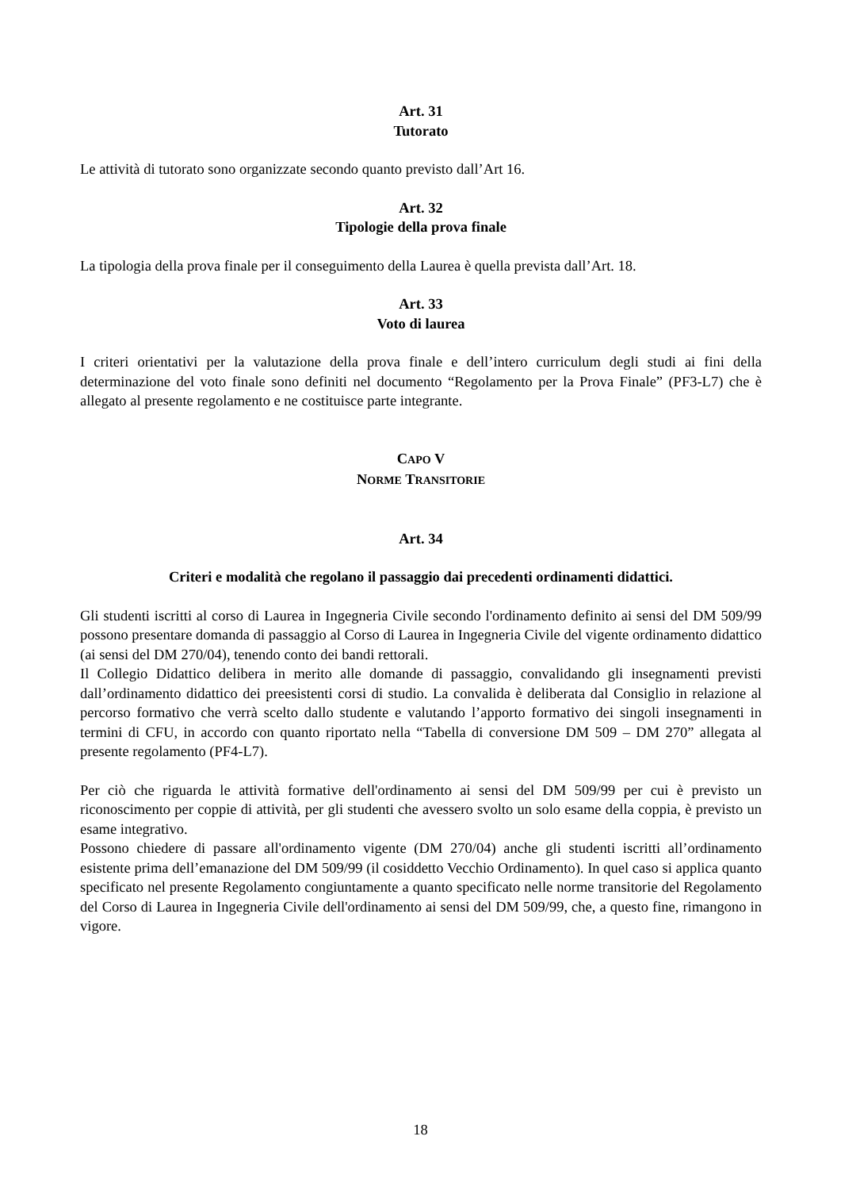Art. 31
Tutorato
Le attività di tutorato sono organizzate secondo quanto previsto dall’Art 16.
Art. 32
Tipologie della prova finale
La tipologia della prova finale per il conseguimento della Laurea è quella prevista dall’Art. 18.
Art. 33
Voto di laurea
I criteri orientativi per la valutazione della prova finale e dell’intero curriculum degli studi ai fini della determinazione del voto finale sono definiti nel documento “Regolamento per la Prova Finale” (PF3-L7) che è allegato al presente regolamento e ne costituisce parte integrante.
CAPO V
NORME TRANSITORIE
Art. 34
Criteri e modalità che regolano il passaggio dai precedenti ordinamenti didattici.
Gli studenti iscritti al corso di Laurea in Ingegneria Civile secondo l'ordinamento definito ai sensi del DM 509/99 possono presentare domanda di passaggio al Corso di Laurea in Ingegneria Civile del vigente ordinamento didattico (ai sensi del DM 270/04), tenendo conto dei bandi rettorali.
Il Collegio Didattico delibera in merito alle domande di passaggio, convalidando gli insegnamenti previsti dall’ordinamento didattico dei preesistenti corsi di studio. La convalida è deliberata dal Consiglio in relazione al percorso formativo che verrà scelto dallo studente e valutando l’apporto formativo dei singoli insegnamenti in termini di CFU, in accordo con quanto riportato nella “Tabella di conversione DM 509 – DM 270” allegata al presente regolamento (PF4-L7).
Per ciò che riguarda le attività formative dell'ordinamento ai sensi del DM 509/99 per cui è previsto un riconoscimento per coppie di attività, per gli studenti che avessero svolto un solo esame della coppia, è previsto un esame integrativo.
Possono chiedere di passare all'ordinamento vigente (DM 270/04) anche gli studenti iscritti all’ordinamento esistente prima dell’emanazione del DM 509/99 (il cosiddetto Vecchio Ordinamento). In quel caso si applica quanto specificato nel presente Regolamento congiuntamente a quanto specificato nelle norme transitorie del Regolamento del Corso di Laurea in Ingegneria Civile dell'ordinamento ai sensi del DM 509/99, che, a questo fine, rimangono in vigore.
18